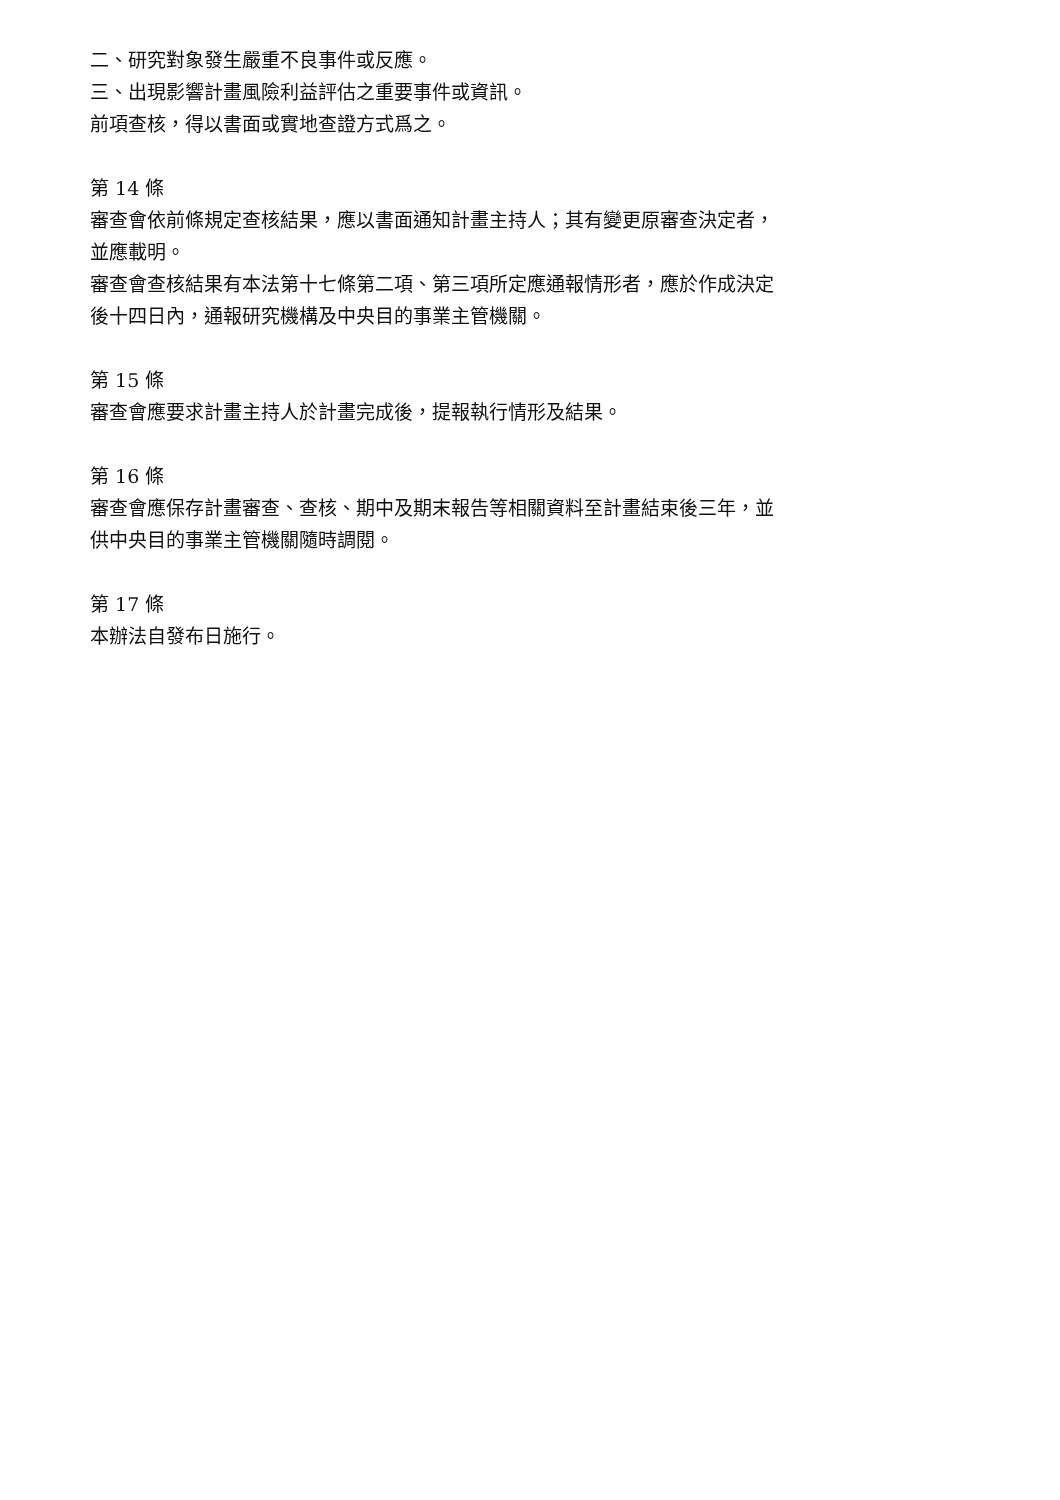二、研究對象發生嚴重不良事件或反應。
三、出現影響計畫風險利益評估之重要事件或資訊。
前項查核，得以書面或實地查證方式爲之。
第 14 條
審查會依前條規定查核結果，應以書面通知計畫主持人；其有變更原審查決定者，並應載明。
審查會查核結果有本法第十七條第二項、第三項所定應通報情形者，應於作成決定後十四日內，通報研究機構及中央目的事業主管機關。
第 15 條
審查會應要求計畫主持人於計畫完成後，提報執行情形及結果。
第 16 條
審查會應保存計畫審查、查核、期中及期末報告等相關資料至計畫結束後三年，並供中央目的事業主管機關隨時調閱。
第 17 條
本辦法自發布日施行。